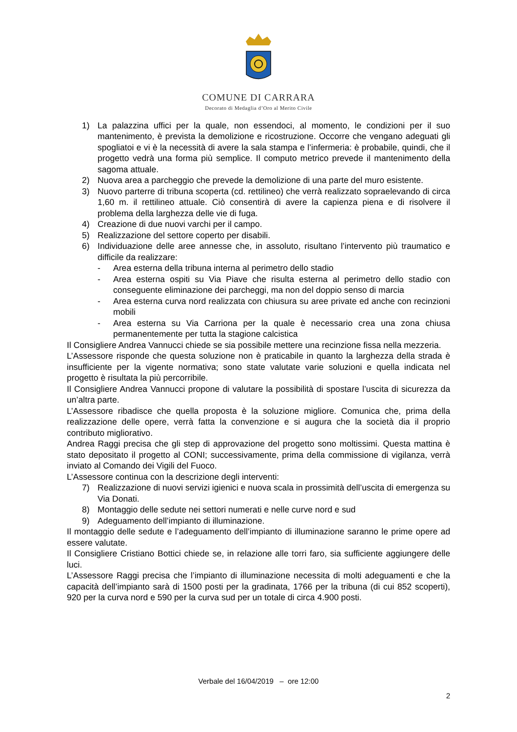COMUNE DI CARRARA
Decorato di Medaglia d’Oro al Merito Civile
1) La palazzina uffici per la quale, non essendoci, al momento, le condizioni per il suo mantenimento, è prevista la demolizione e ricostruzione. Occorre che vengano adeguati gli spogliatoi e vi è la necessità di avere la sala stampa e l’infermeria: è probabile, quindi, che il progetto vedrà una forma più semplice. Il computo metrico prevede il mantenimento della sagoma attuale.
2) Nuova area a parcheggio che prevede la demolizione di una parte del muro esistente.
3) Nuovo parterre di tribuna scoperta (cd. rettilineo) che verrà realizzato sopraelevando di circa 1,60 m. il rettilineo attuale. Ciò consentirà di avere la capienza piena e di risolvere il problema della larghezza delle vie di fuga.
4) Creazione di due nuovi varchi per il campo.
5) Realizzazione del settore coperto per disabili.
6) Individuazione delle aree annesse che, in assoluto, risultano l’intervento più traumatico e difficile da realizzare:
- Area esterna della tribuna interna al perimetro dello stadio
- Area esterna ospiti su Via Piave che risulta esterna al perimetro dello stadio con conseguente eliminazione dei parcheggi, ma non del doppio senso di marcia
- Area esterna curva nord realizzata con chiusura su aree private ed anche con recinzioni mobili
- Area esterna su Via Carriona per la quale è necessario crea una zona chiusa permanentemente per tutta la stagione calcistica
Il Consigliere Andrea Vannucci chiede se sia possibile mettere una recinzione fissa nella mezzeria.
L’Assessore risponde che questa soluzione non è praticabile in quanto la larghezza della strada è insufficiente per la vigente normativa; sono state valutate varie soluzioni e quella indicata nel progetto è risultata la più percorribile.
Il Consigliere Andrea Vannucci propone di valutare la possibilità di spostare l’uscita di sicurezza da un’altra parte.
L’Assessore ribadisce che quella proposta è la soluzione migliore. Comunica che, prima della realizzazione delle opere, verrà fatta la convenzione e si augura che la società dia il proprio contributo migliorativo.
Andrea Raggi precisa che gli step di approvazione del progetto sono moltissimi. Questa mattina è stato depositato il progetto al CONI; successivamente, prima della commissione di vigilanza, verrà inviato al Comando dei Vigili del Fuoco.
L’Assessore continua con la descrizione degli interventi:
7) Realizzazione di nuovi servizi igienici e nuova scala in prossimità dell’uscita di emergenza su Via Donati.
8) Montaggio delle sedute nei settori numerati e nelle curve nord e sud
9) Adeguamento dell’impianto di illuminazione.
Il montaggio delle sedute e l’adeguamento dell’impianto di illuminazione saranno le prime opere ad essere valutate.
Il Consigliere Cristiano Bottici chiede se, in relazione alle torri faro, sia sufficiente aggiungere delle luci.
L’Assessore Raggi precisa che l’impianto di illuminazione necessita di molti adeguamenti e che la capacità dell’impianto sarà di 1500 posti per la gradinata, 1766 per la tribuna (di cui 852 scoperti), 920 per la curva nord e 590 per la curva sud per un totale di circa 4.900 posti.
Verbale del 16/04/2019 – ore 12:00
2